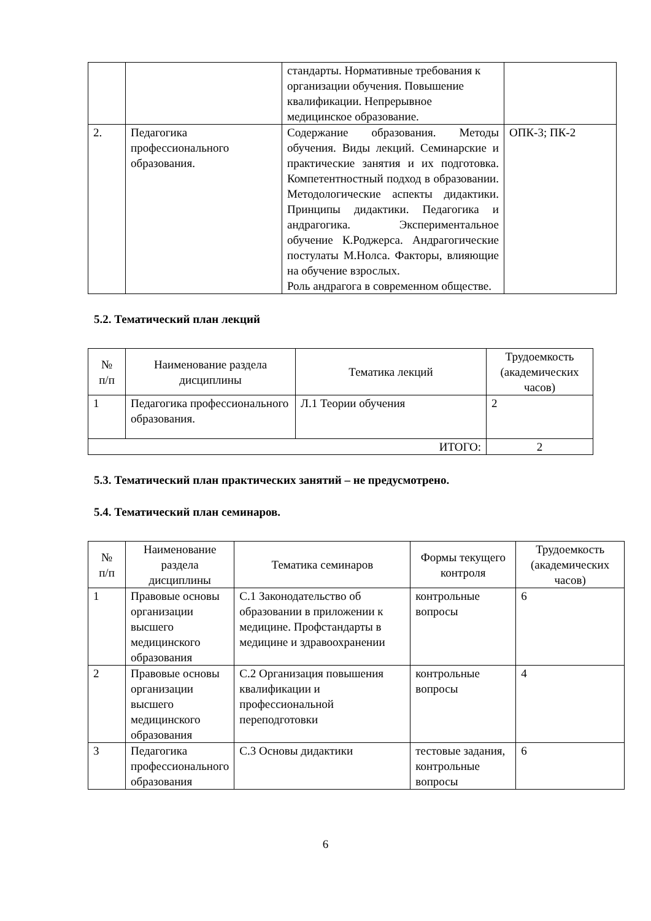| | | стандарты. Нормативные требования к организации обучения. Повышение квалификации. Непрерывное медицинское образование. | |
| 2. | Педагогика профессионального образования. | Содержание образования. Методы обучения. Виды лекций. Семинарские и практические занятия и их подготовка. Компетентностный подход в образовании. Методологические аспекты дидактики. Принципы дидактики. Педагогика и андрагогика. Экспериментальное обучение К.Роджерса. Андрагогические постулаты М.Нолса. Факторы, влияющие на обучение взрослых. Роль андрагога в современном обществе. | ОПК-3; ПК-2 |
5.2. Тематический план лекций
| № п/п | Наименование раздела дисциплины | Тематика лекций | Трудоемкость (академических часов) |
| --- | --- | --- | --- |
| 1 | Педагогика профессионального образования. | Л.1 Теории обучения | 2 |
| ИТОГО: | | | 2 |
5.3. Тематический план практических занятий – не предусмотрено.
5.4. Тематический план семинаров.
| № п/п | Наименование раздела дисциплины | Тематика семинаров | Формы текущего контроля | Трудоемкость (академических часов) |
| --- | --- | --- | --- | --- |
| 1 | Правовые основы организации высшего медицинского образования | С.1 Законодательство об образовании в приложении к медицине. Профстандарты в медицине и здравоохранении | контрольные вопросы | 6 |
| 2 | Правовые основы организации высшего медицинского образования | С.2 Организация повышения квалификации и профессиональной переподготовки | контрольные вопросы | 4 |
| 3 | Педагогика профессионального образования | С.3 Основы дидактики | тестовые задания, контрольные вопросы | 6 |
6